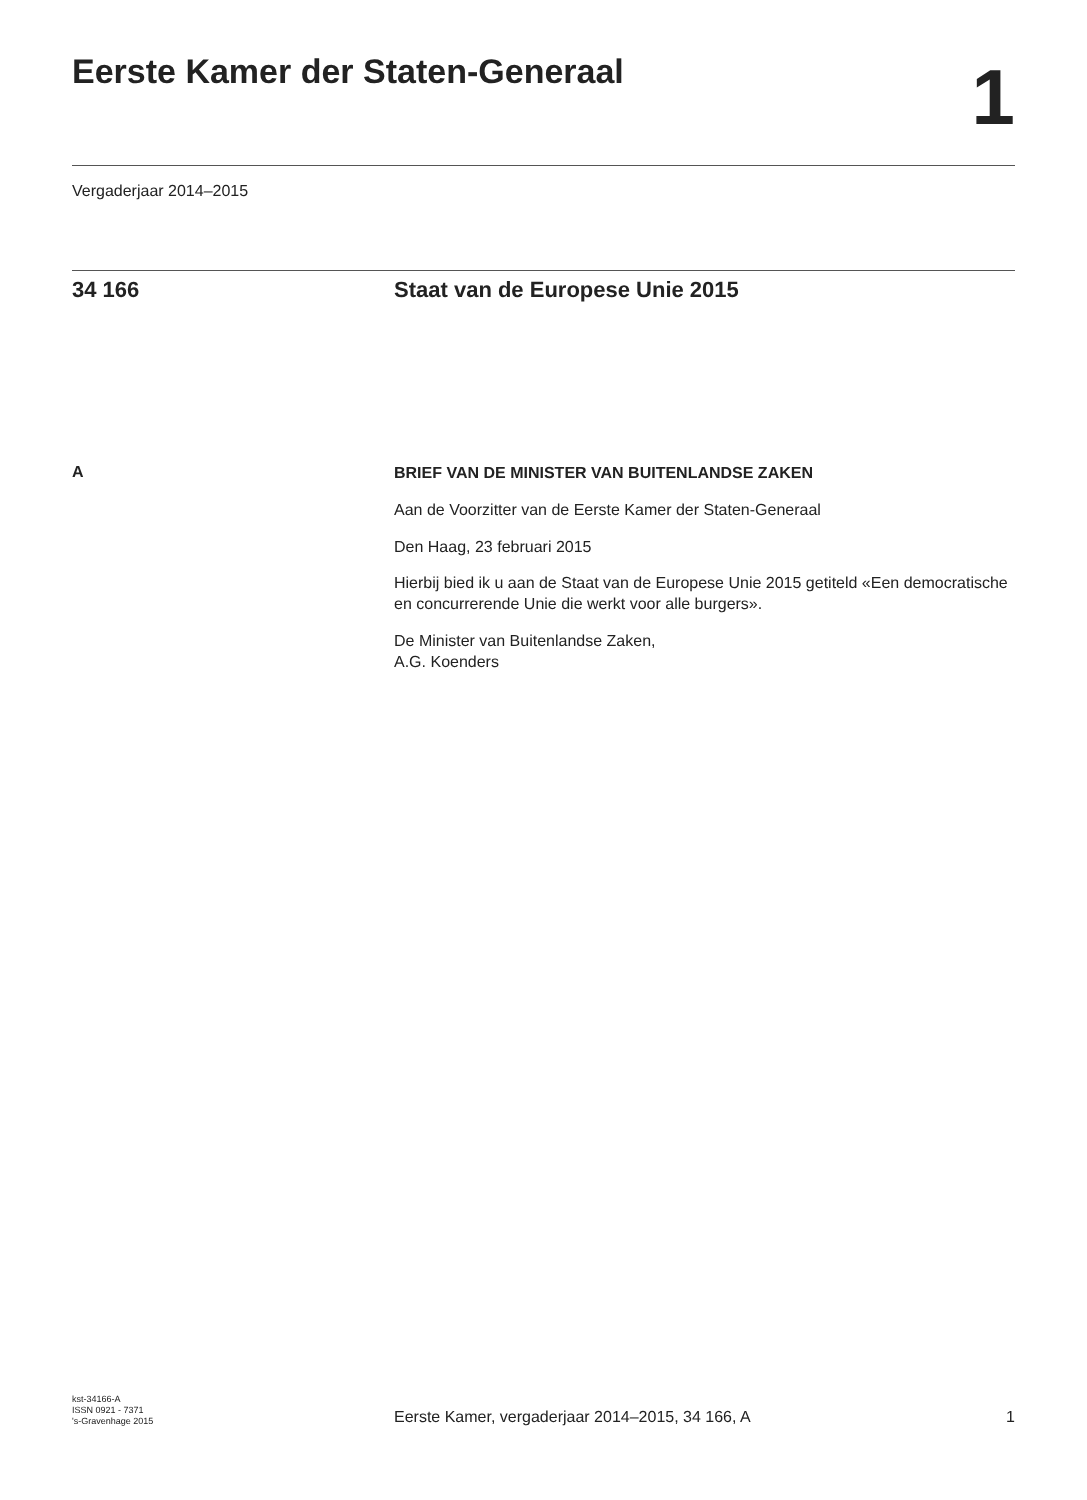Eerste Kamer der Staten-Generaal
1
Vergaderjaar 2014–2015
34 166 Staat van de Europese Unie 2015
A
BRIEF VAN DE MINISTER VAN BUITENLANDSE ZAKEN
Aan de Voorzitter van de Eerste Kamer der Staten-Generaal
Den Haag, 23 februari 2015
Hierbij bied ik u aan de Staat van de Europese Unie 2015 getiteld «Een democratische en concurrerende Unie die werkt voor alle burgers».
De Minister van Buitenlandse Zaken,
A.G. Koenders
kst-34166-A
ISSN 0921 - 7371
's-Gravenhage 2015
Eerste Kamer, vergaderjaar 2014–2015, 34 166, A
1